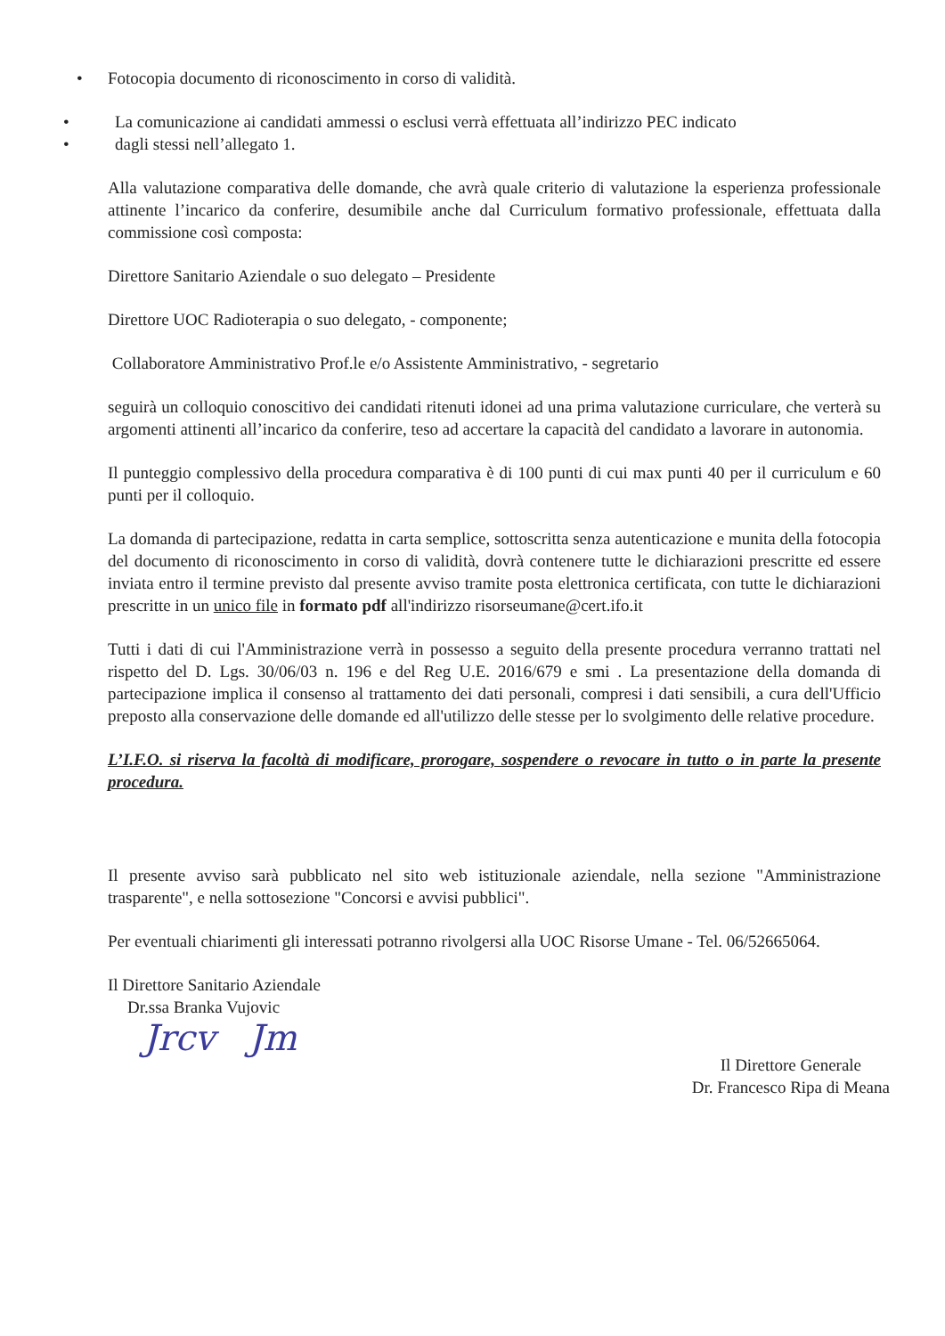• Fotocopia documento di riconoscimento in corso di validità.
• La comunicazione ai candidati ammessi o esclusi verrà effettuata all’indirizzo PEC indicato
• dagli stessi nell’allegato 1.
Alla valutazione comparativa delle domande, che avrà quale criterio di valutazione la esperienza professionale attinente l’incarico da conferire, desumibile anche dal Curriculum formativo professionale, effettuata dalla commissione così composta:
Direttore Sanitario Aziendale o suo delegato – Presidente
Direttore UOC Radioterapia o suo delegato, - componente;
Collaboratore Amministrativo Prof.le e/o Assistente Amministrativo, - segretario
seguirà un colloquio conoscitivo dei candidati ritenuti idonei ad una prima valutazione curriculare, che verterà su argomenti attinenti all’incarico da conferire, teso ad accertare la capacità del candidato a lavorare in autonomia.
Il punteggio complessivo della procedura comparativa è di 100 punti di cui max punti 40 per il curriculum e 60 punti per il colloquio.
La domanda di partecipazione, redatta in carta semplice, sottoscritta senza autenticazione e munita della fotocopia del documento di riconoscimento in corso di validità, dovrà contenere tutte le dichiarazioni prescritte ed essere inviata entro il termine previsto dal presente avviso tramite posta elettronica certificata, con tutte le dichiarazioni prescritte in un unico file in formato pdf all'indirizzo risorseumane@cert.ifo.it
Tutti i dati di cui l'Amministrazione verrà in possesso a seguito della presente procedura verranno trattati nel rispetto del D. Lgs. 30/06/03 n. 196 e del Reg U.E. 2016/679 e smi . La presentazione della domanda di partecipazione implica il consenso al trattamento dei dati personali, compresi i dati sensibili, a cura dell'Ufficio preposto alla conservazione delle domande ed all'utilizzo delle stesse per lo svolgimento delle relative procedure.
L’I.F.O. si riserva la facoltà di modificare, prorogare, sospendere o revocare in tutto o in parte la presente procedura.
Il presente avviso sarà pubblicato nel sito web istituzionale aziendale, nella sezione "Amministrazione trasparente", e nella sottosezione "Concorsi e avvisi pubblici".
Per eventuali chiarimenti gli interessati potranno rivolgersi alla UOC Risorse Umane - Tel. 06/52665064.
Il Direttore Sanitario Aziendale
Dr.ssa Branka Vujovic
Jrcv Jm
Il Direttore Generale
Dr. Francesco Ripa di Meana